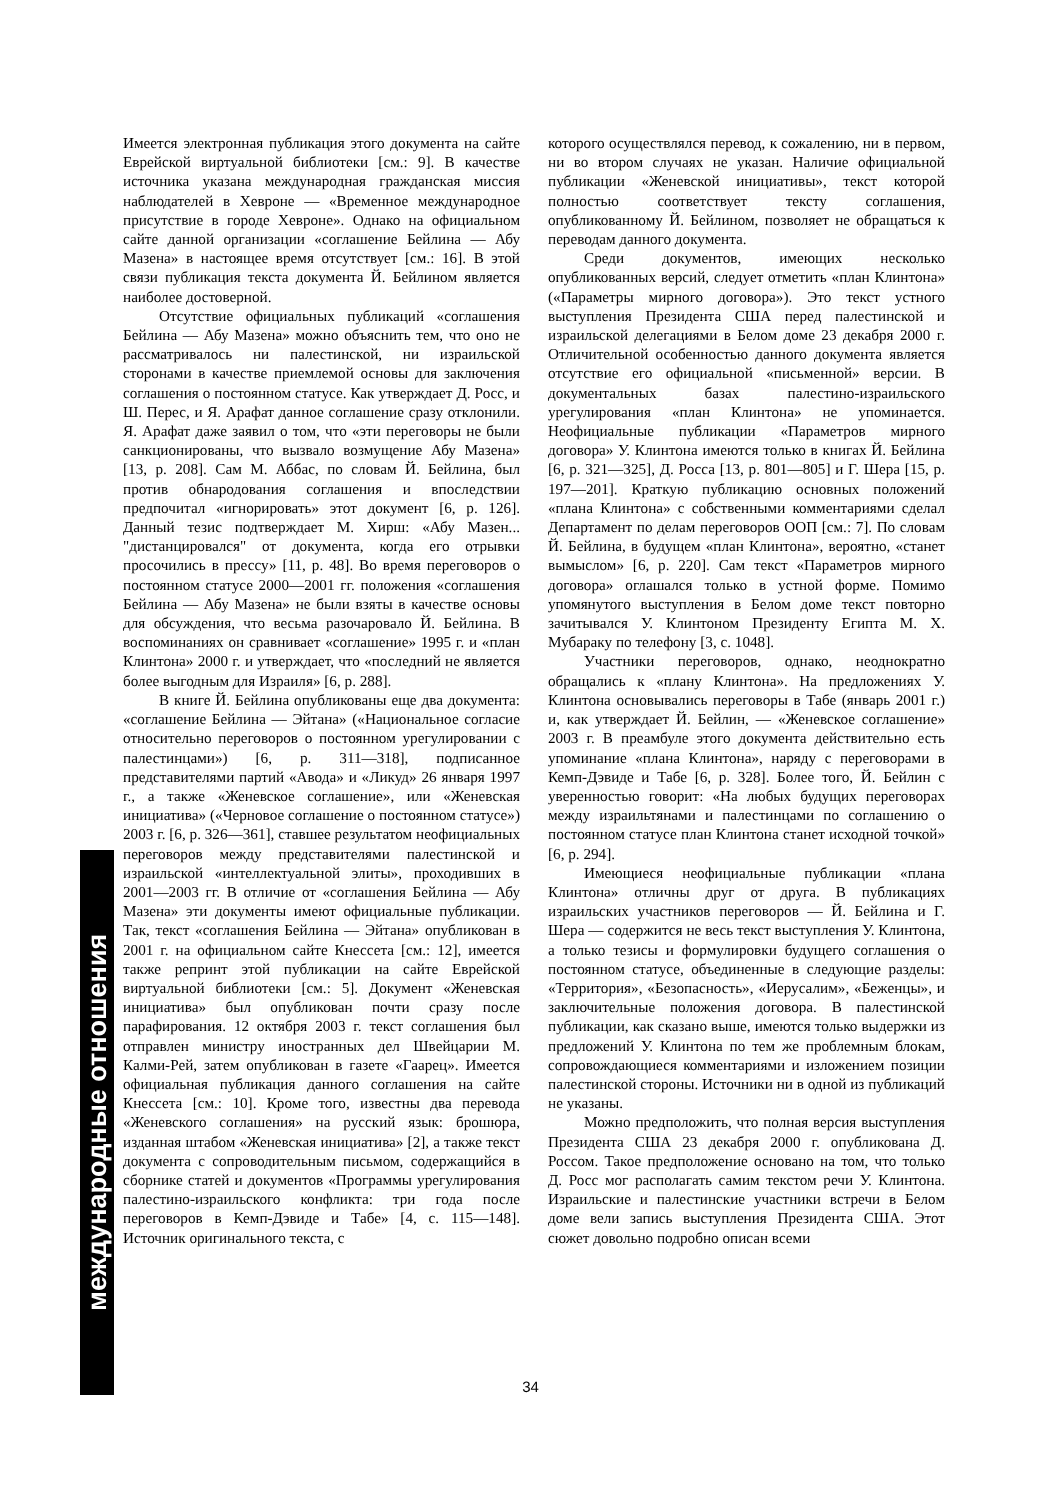Имеется электронная публикация этого документа на сайте Еврейской виртуальной библиотеки [см.: 9]. В качестве источника указана международная гражданская миссия наблюдателей в Хевроне — «Временное международное присутствие в городе Хевроне». Однако на официальном сайте данной организации «соглашение Бейлина — Абу Мазена» в настоящее время отсутствует [см.: 16]. В этой связи публикация текста документа Й. Бейлином является наиболее достоверной.
Отсутствие официальных публикаций «соглашения Бейлина — Абу Мазена» можно объяснить тем, что оно не рассматривалось ни палестинской, ни израильской сторонами в качестве приемлемой основы для заключения соглашения о постоянном статусе. Как утверждает Д. Росс, и Ш. Перес, и Я. Арафат данное соглашение сразу отклонили. Я. Арафат даже заявил о том, что «эти переговоры не были санкционированы, что вызвало возмущение Абу Мазена» [13, p. 208]. Сам М. Аббас, по словам Й. Бейлина, был против обнародования соглашения и впоследствии предпочитал «игнорировать» этот документ [6, p. 126]. Данный тезис подтверждает М. Хирш: «Абу Мазен... "дистанцировался" от документа, когда его отрывки просочились в прессу» [11, p. 48]. Во время переговоров о постоянном статусе 2000—2001 гг. положения «соглашения Бейлина — Абу Мазена» не были взяты в качестве основы для обсуждения, что весьма разочаровало Й. Бейлина. В воспоминаниях он сравнивает «соглашение» 1995 г. и «план Клинтона» 2000 г. и утверждает, что «последний не является более выгодным для Израиля» [6, p. 288].
В книге Й. Бейлина опубликованы еще два документа: «соглашение Бейлина — Эйтана» («Национальное согласие относительно переговоров о постоянном урегулировании с палестинцами») [6, p. 311—318], подписанное представителями партий «Авода» и «Ликуд» 26 января 1997 г., а также «Женевское соглашение», или «Женевская инициатива» («Черновое соглашение о постоянном статусе») 2003 г. [6, p. 326—361], ставшее результатом неофициальных переговоров между представителями палестинской и израильской «интеллектуальной элиты», проходивших в 2001—2003 гг. В отличие от «соглашения Бейлина — Абу Мазена» эти документы имеют официальные публикации. Так, текст «соглашения Бейлина — Эйтана» опубликован в 2001 г. на официальном сайте Кнессета [см.: 12], имеется также репринт этой публикации на сайте Еврейской виртуальной библиотеки [см.: 5]. Документ «Женевская инициатива» был опубликован почти сразу после парафирования. 12 октября 2003 г. текст соглашения был отправлен министру иностранных дел Швейцарии М. Калми-Рей, затем опубликован в газете «Гаарец». Имеется официальная публикация данного соглашения на сайте Кнессета [см.: 10]. Кроме того, известны два перевода «Женевского соглашения» на русский язык: брошюра, изданная штабом «Женевская инициатива» [2], а также текст документа с сопроводительным письмом, содержащийся в сборнике статей и документов «Программы урегулирования палестино-израильского конфликта: три года после переговоров в Кемп-Дэвиде и Табе» [4, с. 115—148]. Источник оригинального текста, с
которого осуществлялся перевод, к сожалению, ни в первом, ни во втором случаях не указан. Наличие официальной публикации «Женевской инициативы», текст которой полностью соответствует тексту соглашения, опубликованному Й. Бейлином, позволяет не обращаться к переводам данного документа.
Среди документов, имеющих несколько опубликованных версий, следует отметить «план Клинтона» («Параметры мирного договора»). Это текст устного выступления Президента США перед палестинской и израильской делегациями в Белом доме 23 декабря 2000 г. Отличительной особенностью данного документа является отсутствие его официальной «письменной» версии. В документальных базах палестино-израильского урегулирования «план Клинтона» не упоминается. Неофициальные публикации «Параметров мирного договора» У. Клинтона имеются только в книгах Й. Бейлина [6, p. 321—325], Д. Росса [13, p. 801—805] и Г. Шера [15, p. 197—201]. Краткую публикацию основных положений «плана Клинтона» с собственными комментариями сделал Департамент по делам переговоров ООП [см.: 7]. По словам Й. Бейлина, в будущем «план Клинтона», вероятно, «станет вымыслом» [6, p. 220]. Сам текст «Параметров мирного договора» оглашался только в устной форме. Помимо упомянутого выступления в Белом доме текст повторно зачитывался У. Клинтоном Президенту Египта М. Х. Мубараку по телефону [3, с. 1048].
Участники переговоров, однако, неоднократно обращались к «плану Клинтона». На предложениях У. Клинтона основывались переговоры в Табе (январь 2001 г.) и, как утверждает Й. Бейлин, — «Женевское соглашение» 2003 г. В преамбуле этого документа действительно есть упоминание «плана Клинтона», наряду с переговорами в Кемп-Дэвиде и Табе [6, p. 328]. Более того, Й. Бейлин с уверенностью говорит: «На любых будущих переговорах между израильтянами и палестинцами по соглашению о постоянном статусе план Клинтона станет исходной точкой» [6, p. 294].
Имеющиеся неофициальные публикации «плана Клинтона» отличны друг от друга. В публикациях израильских участников переговоров — Й. Бейлина и Г. Шера — содержится не весь текст выступления У. Клинтона, а только тезисы и формулировки будущего соглашения о постоянном статусе, объединенные в следующие разделы: «Территория», «Безопасность», «Иерусалим», «Беженцы», и заключительные положения договора. В палестинской публикации, как сказано выше, имеются только выдержки из предложений У. Клинтона по тем же проблемным блокам, сопровождающиеся комментариями и изложением позиции палестинской стороны. Источники ни в одной из публикаций не указаны.
Можно предположить, что полная версия выступления Президента США 23 декабря 2000 г. опубликована Д. Россом. Такое предположение основано на том, что только Д. Росс мог располагать самим текстом речи У. Клинтона. Израильские и палестинские участники встречи в Белом доме вели запись выступления Президента США. Этот сюжет довольно подробно описан всеми
международные отношения
34